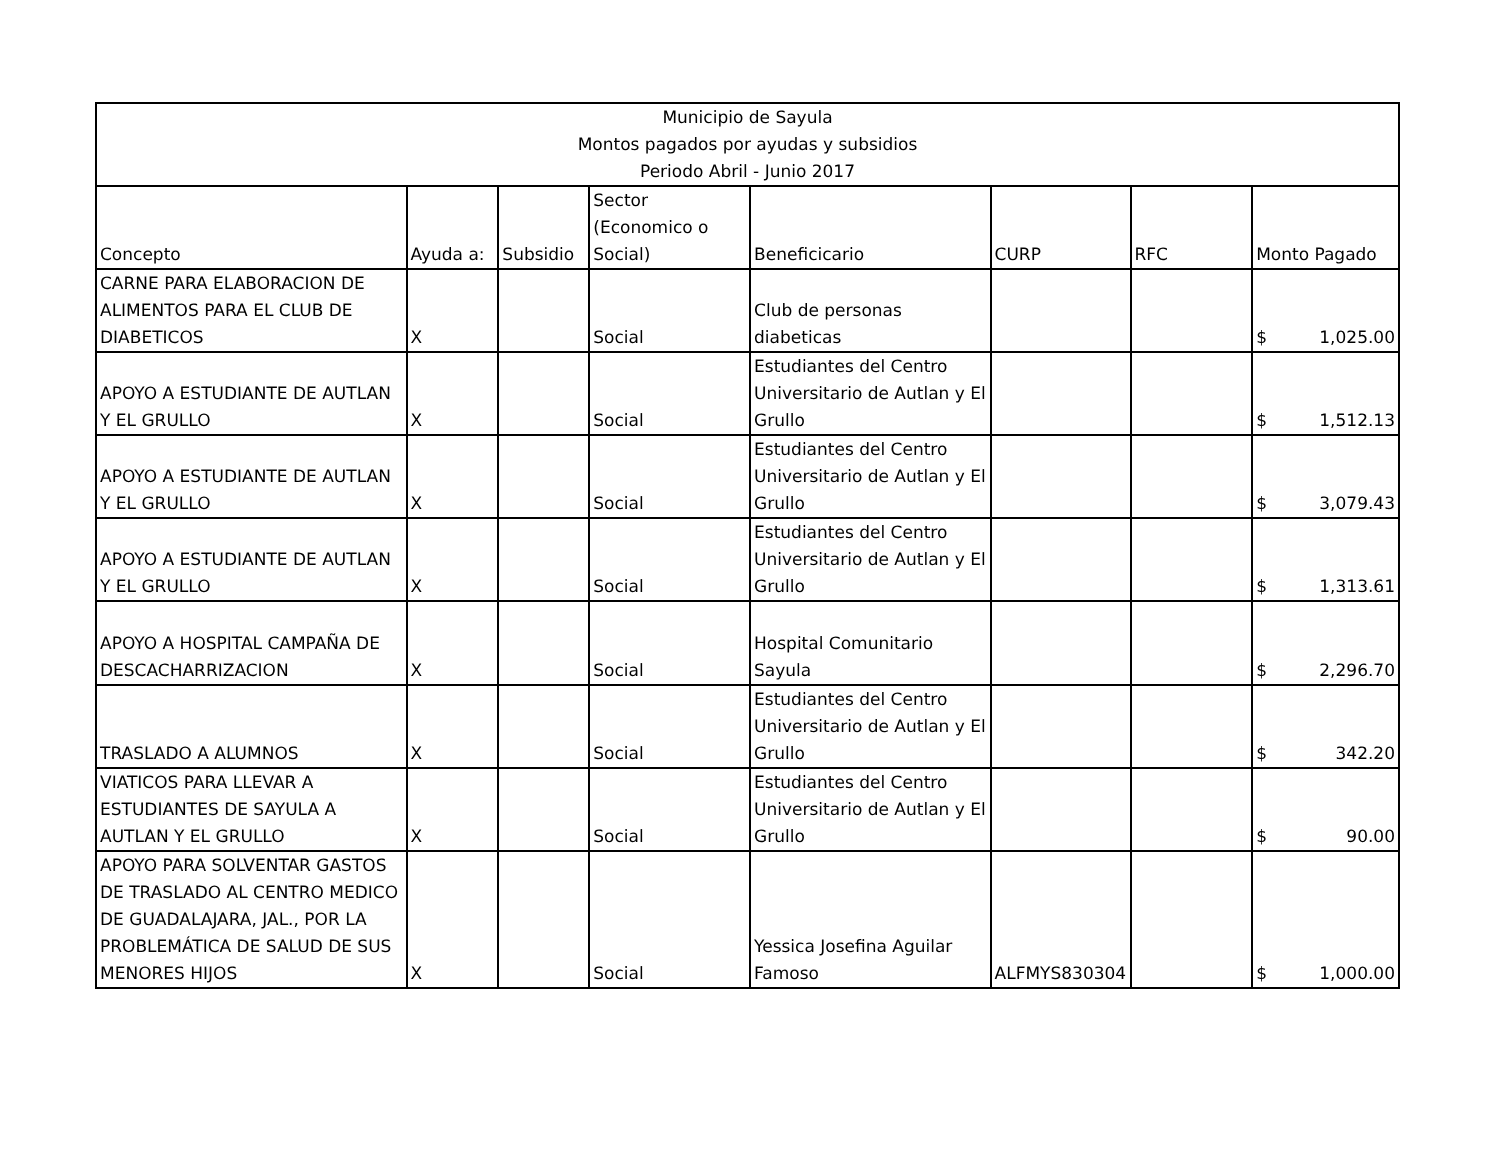| Municipio de Sayula Montos pagados por ayudas y subsidios Periodo Abril - Junio 2017 | | | | | | | |
| --- | --- | --- | --- | --- | --- | --- | --- |
| Concepto | Ayuda a: | Subsidio | Sector (Economico o Social) | Beneficicario | CURP | RFC | Monto Pagado |
| CARNE PARA ELABORACION DE ALIMENTOS PARA EL CLUB DE DIABETICOS | X | | Social | Club de personas diabeticas | | | $ 1,025.00 |
| APOYO A ESTUDIANTE DE AUTLAN Y EL GRULLO | X | | Social | Estudiantes del Centro Universitario de Autlan y El Grullo | | | $ 1,512.13 |
| APOYO A ESTUDIANTE DE AUTLAN Y EL GRULLO | X | | Social | Estudiantes del Centro Universitario de Autlan y El Grullo | | | $ 3,079.43 |
| APOYO A ESTUDIANTE DE AUTLAN Y EL GRULLO | X | | Social | Estudiantes del Centro Universitario de Autlan y El Grullo | | | $ 1,313.61 |
| APOYO A HOSPITAL CAMPAÑA DE DESCACHARRIZACION | X | | Social | Hospital Comunitario Sayula | | | $ 2,296.70 |
| TRASLADO A ALUMNOS | X | | Social | Estudiantes del Centro Universitario de Autlan y El Grullo | | | $ 342.20 |
| VIATICOS PARA LLEVAR A ESTUDIANTES DE SAYULA A AUTLAN Y EL GRULLO | X | | Social | Estudiantes del Centro Universitario de Autlan y El Grullo | | | $ 90.00 |
| APOYO PARA SOLVENTAR GASTOS DE TRASLADO AL CENTRO MEDICO DE GUADALAJARA, JAL., POR LA PROBLEMÁTICA DE SALUD DE SUS MENORES HIJOS | X | | Social | Yessica Josefina Aguilar Famoso | ALFMYS830304 | | $ 1,000.00 |